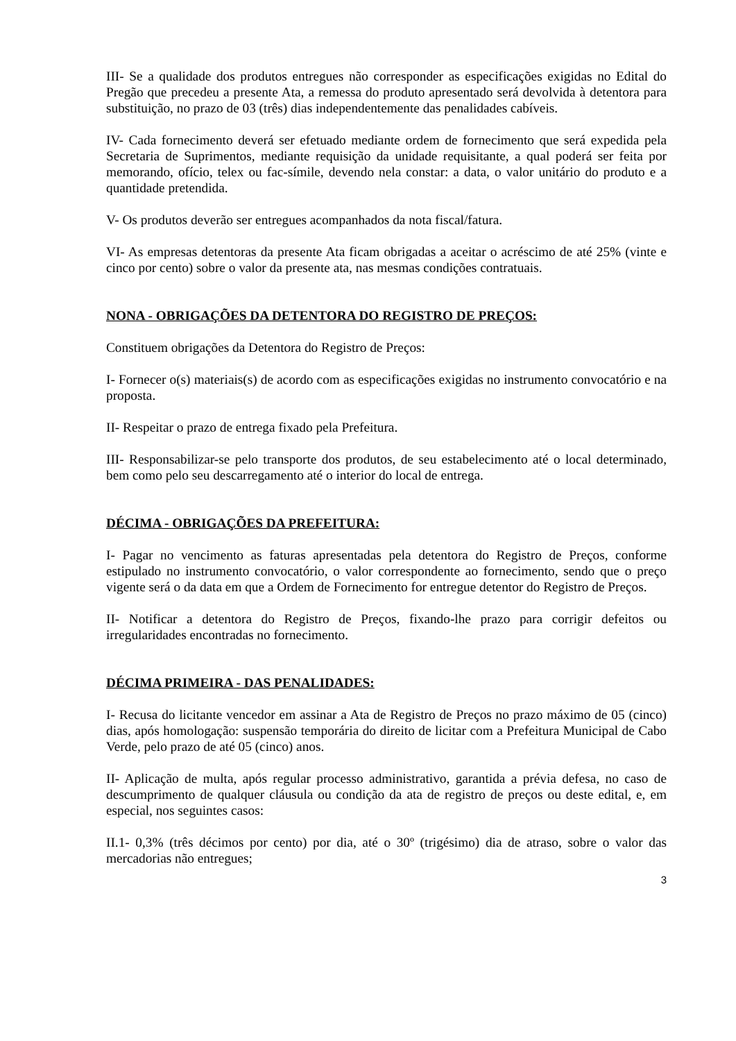III- Se a qualidade dos produtos entregues não corresponder as especificações exigidas no Edital do Pregão que precedeu a presente Ata, a remessa do produto apresentado será devolvida à detentora para substituição, no prazo de 03 (três) dias independentemente das penalidades cabíveis.
IV- Cada fornecimento deverá ser efetuado mediante ordem de fornecimento que será expedida pela Secretaria de Suprimentos, mediante requisição da unidade requisitante, a qual poderá ser feita por memorando, ofício, telex ou fac-símile, devendo nela constar: a data, o valor unitário do produto e a quantidade pretendida.
V- Os produtos deverão ser entregues acompanhados da nota fiscal/fatura.
VI- As empresas detentoras da presente Ata ficam obrigadas a aceitar o acréscimo de até 25% (vinte e cinco por cento) sobre o valor da presente ata, nas mesmas condições contratuais.
NONA - OBRIGAÇÕES DA DETENTORA DO REGISTRO DE PREÇOS:
Constituem obrigações da Detentora do Registro de Preços:
I- Fornecer o(s) materiais(s) de acordo com as especificações exigidas no instrumento convocatório e na proposta.
II- Respeitar o prazo de entrega fixado pela Prefeitura.
III- Responsabilizar-se pelo transporte dos produtos, de seu estabelecimento até o local determinado, bem como pelo seu descarregamento até o interior do local de entrega.
DÉCIMA - OBRIGAÇÕES DA PREFEITURA:
I- Pagar no vencimento as faturas apresentadas pela detentora do Registro de Preços, conforme estipulado no instrumento convocatório, o valor correspondente ao fornecimento, sendo que o preço vigente será o da data em que a Ordem de Fornecimento for entregue detentor do Registro de Preços.
II- Notificar a detentora do Registro de Preços, fixando-lhe prazo para corrigir defeitos ou irregularidades encontradas no fornecimento.
DÉCIMA PRIMEIRA - DAS PENALIDADES:
I- Recusa do licitante vencedor em assinar a Ata de Registro de Preços no prazo máximo de 05 (cinco) dias, após homologação: suspensão temporária do direito de licitar com a Prefeitura Municipal de Cabo Verde, pelo prazo de até 05 (cinco) anos.
II- Aplicação de multa, após regular processo administrativo, garantida a prévia defesa, no caso de descumprimento de qualquer cláusula ou condição da ata de registro de preços ou deste edital, e, em especial, nos seguintes casos:
II.1- 0,3% (três décimos por cento) por dia, até o 30º (trigésimo) dia de atraso, sobre o valor das mercadorias não entregues;
3